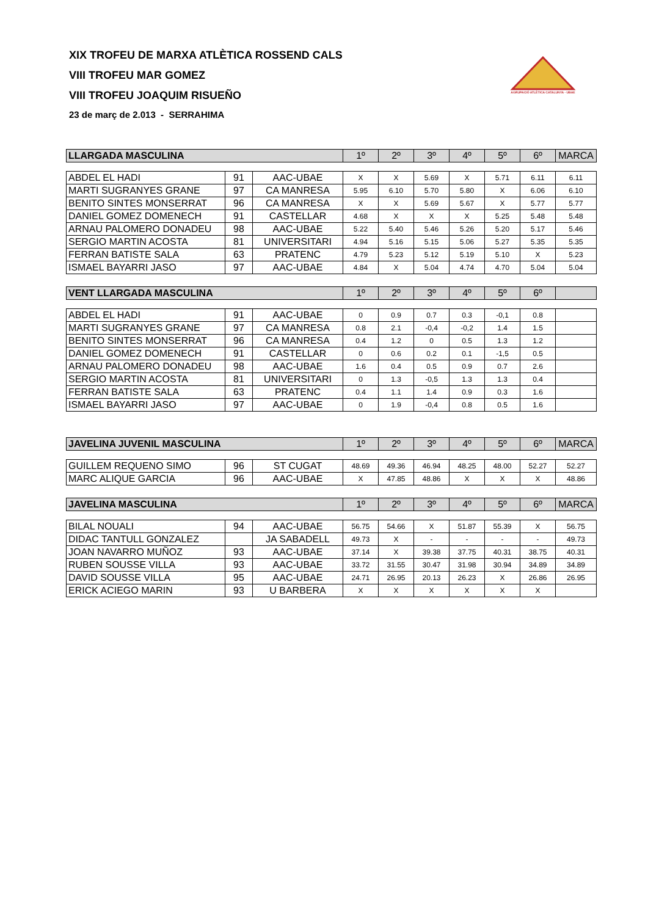AGRUPACIÓ ATLÈTICA CATALUNYA - UBAE
XIX TROFEU DE MARXA ATLÈTICA ROSSEND CALS
VIII TROFEU MAR GOMEZ
VIII TROFEU JOAQUIM RISUEÑO
23 de març de 2.013 - SERRAHIMA
| LLARGADA MASCULINA | | | 1º | 2º | 3º | 4º | 5º | 6º | MARCA |
| --- | --- | --- | --- | --- | --- | --- | --- | --- | --- |
| ABDEL EL HADI | 91 | AAC-UBAE | X | X | 5.69 | X | 5.71 | 6.11 | 6.11 |
| MARTI SUGRANYES GRANE | 97 | CA MANRESA | 5.95 | 6.10 | 5.70 | 5.80 | X | 6.06 | 6.10 |
| BENITO SINTES MONSERRAT | 96 | CA MANRESA | X | X | 5.69 | 5.67 | X | 5.77 | 5.77 |
| DANIEL GOMEZ DOMENECH | 91 | CASTELLAR | 4.68 | X | X | X | 5.25 | 5.48 | 5.48 |
| ARNAU PALOMERO DONADEU | 98 | AAC-UBAE | 5.22 | 5.40 | 5.46 | 5.26 | 5.20 | 5.17 | 5.46 |
| SERGIO MARTIN ACOSTA | 81 | UNIVERSITARI | 4.94 | 5.16 | 5.15 | 5.06 | 5.27 | 5.35 | 5.35 |
| FERRAN BATISTE SALA | 63 | PRATENC | 4.79 | 5.23 | 5.12 | 5.19 | 5.10 | X | 5.23 |
| ISMAEL BAYARRI JASO | 97 | AAC-UBAE | 4.84 | X | 5.04 | 4.74 | 4.70 | 5.04 | 5.04 |
| VENT LLARGADA MASCULINA | | | 1º | 2º | 3º | 4º | 5º | 6º | |
| ABDEL EL HADI | 91 | AAC-UBAE | 0 | 0.9 | 0.7 | 0.3 | -0,1 | 0.8 | |
| MARTI SUGRANYES GRANE | 97 | CA MANRESA | 0.8 | 2.1 | -0,4 | -0,2 | 1.4 | 1.5 | |
| BENITO SINTES MONSERRAT | 96 | CA MANRESA | 0.4 | 1.2 | 0 | 0.5 | 1.3 | 1.2 | |
| DANIEL GOMEZ DOMENECH | 91 | CASTELLAR | 0 | 0.6 | 0.2 | 0.1 | -1,5 | 0.5 | |
| ARNAU PALOMERO DONADEU | 98 | AAC-UBAE | 1.6 | 0.4 | 0.5 | 0.9 | 0.7 | 2.6 | |
| SERGIO MARTIN ACOSTA | 81 | UNIVERSITARI | 0 | 1.3 | -0,5 | 1.3 | 1.3 | 0.4 | |
| FERRAN BATISTE SALA | 63 | PRATENC | 0.4 | 1.1 | 1.4 | 0.9 | 0.3 | 1.6 | |
| ISMAEL BAYARRI JASO | 97 | AAC-UBAE | 0 | 1.9 | -0,4 | 0.8 | 0.5 | 1.6 | |
| JAVELINA JUVENIL MASCULINA | | | 1º | 2º | 3º | 4º | 5º | 6º | MARCA |
| GUILLEM REQUENO SIMO | 96 | ST CUGAT | 48.69 | 49.36 | 46.94 | 48.25 | 48.00 | 52.27 | 52.27 |
| MARC ALIQUE GARCIA | 96 | AAC-UBAE | X | 47.85 | 48.86 | X | X | X | 48.86 |
| JAVELINA MASCULINA | | | 1º | 2º | 3º | 4º | 5º | 6º | MARCA |
| BILAL NOUALI | 94 | AAC-UBAE | 56.75 | 54.66 | X | 51.87 | 55.39 | X | 56.75 |
| DIDAC TANTULL GONZALEZ | | JA SABADELL | 49.73 | X | - | - | - | - | 49.73 |
| JOAN NAVARRO MUÑOZ | 93 | AAC-UBAE | 37.14 | X | 39.38 | 37.75 | 40.31 | 38.75 | 40.31 |
| RUBEN SOUSSE VILLA | 93 | AAC-UBAE | 33.72 | 31.55 | 30.47 | 31.98 | 30.94 | 34.89 | 34.89 |
| DAVID SOUSSE VILLA | 95 | AAC-UBAE | 24.71 | 26.95 | 20.13 | 26.23 | X | 26.86 | 26.95 |
| ERICK ACIEGO MARIN | 93 | U BARBERA | X | X | X | X | X | X | |